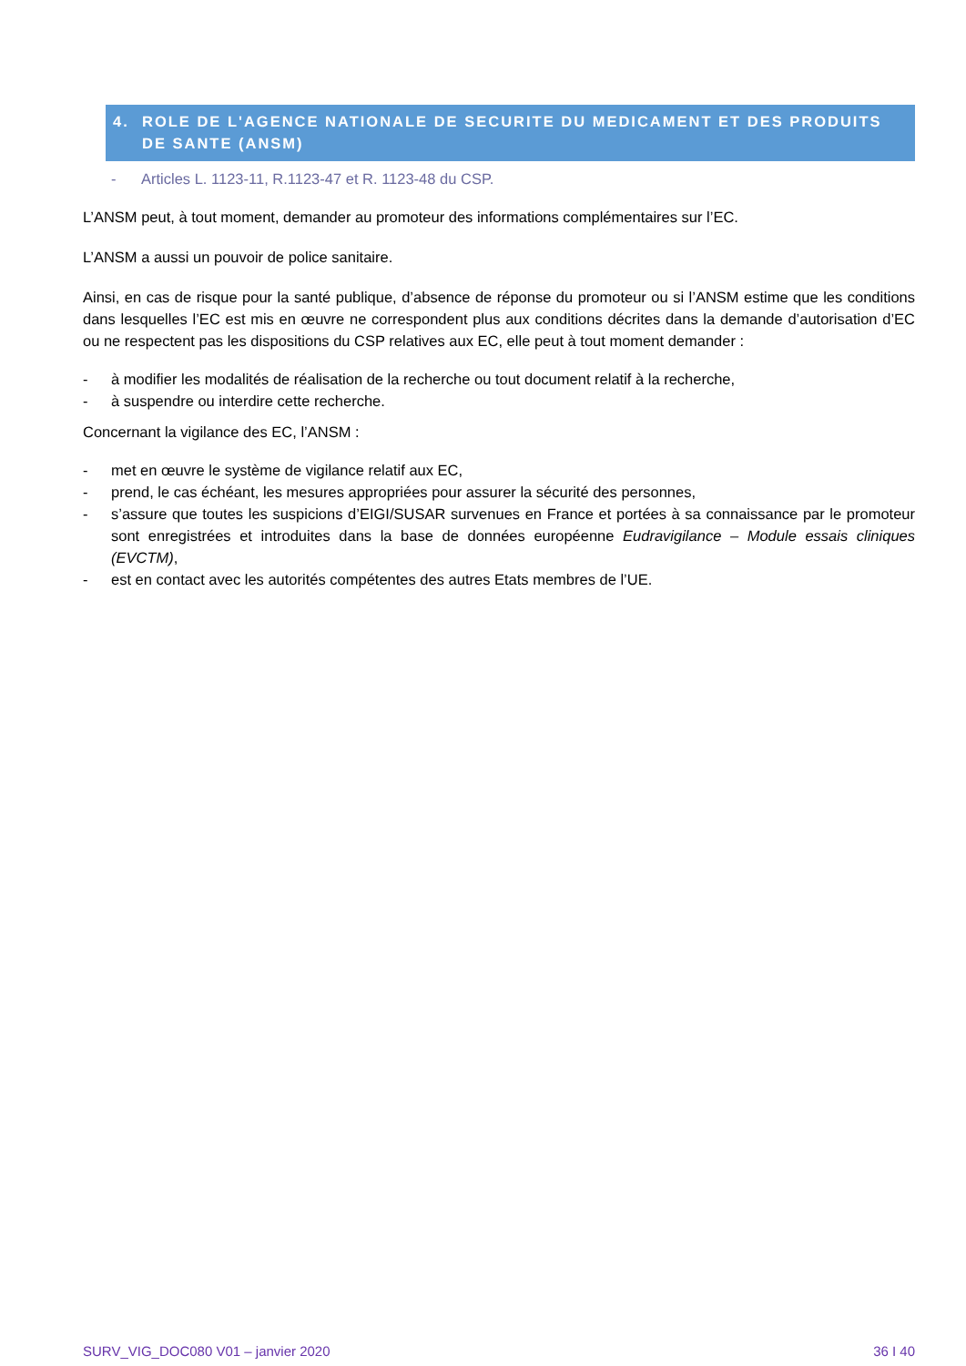4. ROLE DE L'AGENCE NATIONALE DE SECURITE DU MEDICAMENT ET DES PRODUITS DE SANTE (ANSM)
- Articles L. 1123-11, R.1123-47 et R. 1123-48 du CSP.
L’ANSM peut, à tout moment, demander au promoteur des informations complémentaires sur l’EC.
L’ANSM a aussi un pouvoir de police sanitaire.
Ainsi, en cas de risque pour la santé publique, d’absence de réponse du promoteur ou si l’ANSM estime que les conditions dans lesquelles l’EC est mis en œuvre ne correspondent plus aux conditions décrites dans la demande d’autorisation d’EC ou ne respectent pas les dispositions du CSP relatives aux EC, elle peut à tout moment demander :
- à modifier les modalités de réalisation de la recherche ou tout document relatif à la recherche,
- à suspendre ou interdire cette recherche.
Concernant la vigilance des EC, l’ANSM :
- met en œuvre le système de vigilance relatif aux EC,
- prend, le cas échéant, les mesures appropriées pour assurer la sécurité des personnes,
- s’assure que toutes les suspicions d’EIGI/SUSAR survenues en France et portées à sa connaissance par le promoteur sont enregistrées et introduites dans la base de données européenne Eudravigilance – Module essais cliniques (EVCTM),
- est en contact avec les autorités compétentes des autres Etats membres de l’UE.
SURV_VIG_DOC080 V01 – janvier 2020 36 I 40